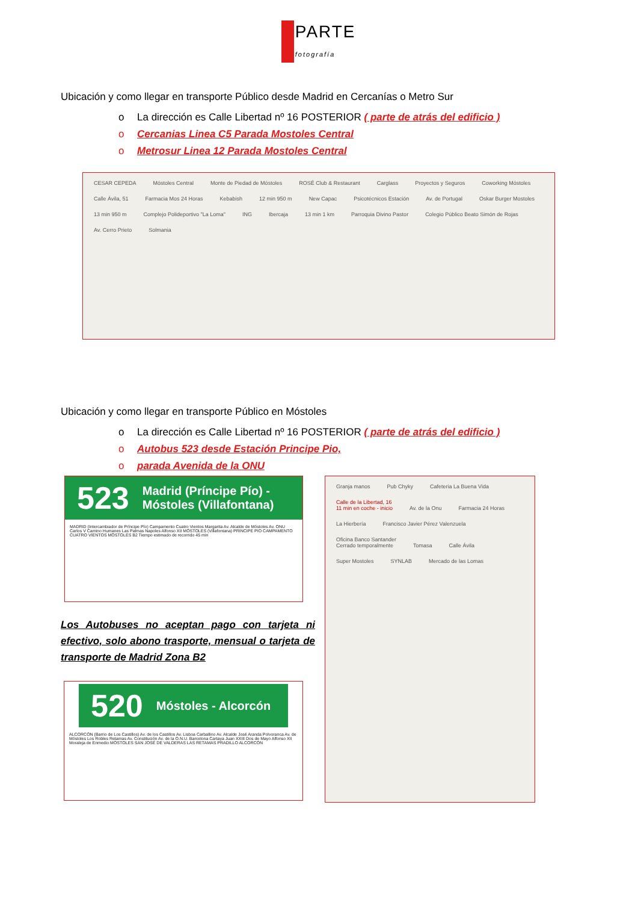PARTE fotografía
Ubicación y como llegar en transporte Público desde Madrid en Cercanías o Metro Sur
o La dirección es Calle Libertad nº 16 POSTERIOR ( parte de atrás del edificio )
o Cercanias Linea C5 Parada Mostoles Central
o Metrosur Linea 12 Parada Mostoles Central
CESAR CEPEDA Móstoles Central Monte de Piedad de Móstoles ROSÉ Club & Restaurant Carglass Proyectos y Seguros Coworking Móstoles Calle Ávila, 51 Farmacia Mos 24 Horas Kebabish 12 min 950 m New Capac Psicotécnicos Estación Av. de Portugal Oskar Burger Mostoles 13 min 950 m Complejo Polideportivo "La Loma" ING Ibercaja 13 min 1 km Parroquia Divino Pastor Colegio Público Beato Simón de Rojas Av. Cerro Prieto Solmania
Ubicación y como llegar en transporte Público en Móstoles
o La dirección es Calle Libertad nº 16 POSTERIOR ( parte de atrás del edificio )
o Autobus 523 desde Estación Principe Pio,
o parada Avenida de la ONU
523 Madrid (Príncipe Pío) - Móstoles (Villafontana)
MADRID (Intercambiador de Príncipe Pío) Campamento Cuatro Vientos Margarita Av. Alcalde de Móstoles Av. ONU Carlos V Camino Humanes Las Palmas Napoles Alfonso XII MÓSTOLES (Villafontana) PRINCIPE PIO CAMPAMENTO CUATRO VIENTOS MÓSTOLES B2 Tiempo estimado de recorrido 45 min
Los Autobuses no aceptan pago con tarjeta ni efectivo, solo abono trasporte, mensual o tarjeta de transporte de Madrid Zona B2
520 Móstoles - Alcorcón
ALCORCÓN (Barrio de Los Castillos) Av. de los Castillos Av. Lisboa Carballino Av. Alcalde José Aranda Polvoranca Av. de Móstoles Los Robles Retamas Av. Constitución Av. de la O.N.U. Barcelona Cartaya Juan XXIII Dos de Mayo Alfonso XII Moraleja de Enmedio MÓSTOLES SAN JOSÉ DE VALDERAS LAS RETAMAS PRADILLO ALCORCÓN
Granja manos Pub Chyky Cafeteria La Buena Vida Calle de la Libertad, 16
11 min en coche - inicio Av. de la Onu Farmacia 24 Horas La Hierbería Francisco Javier Pérez Valenzuela Oficina Banco Santander
Cerrado temporalmente Tomasa Calle Ávila Super Mostoles SYNLAB Mercado de las Lomas